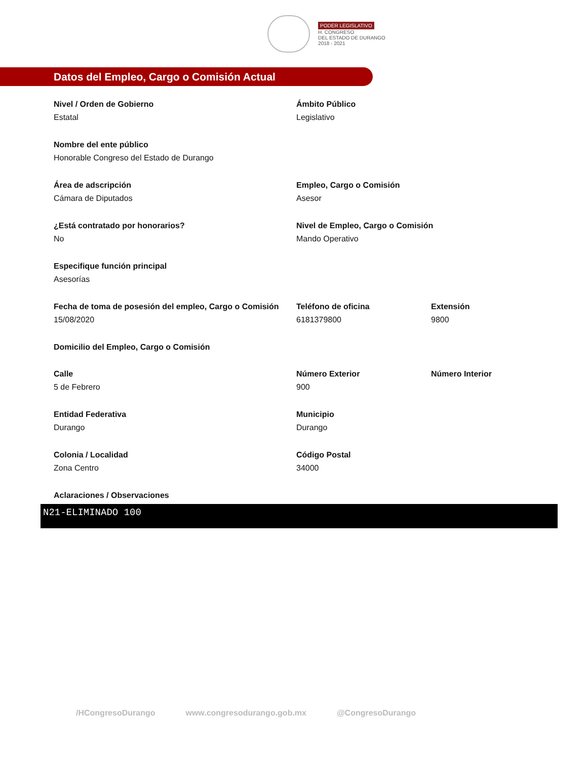PODER LEGISLATIVO
H. CONGRESO
DEL ESTADO DE DURANGO
2018 - 2021
Datos del Empleo, Cargo o Comisión Actual
Nivel / Orden de Gobierno
Estatal
Ámbito Público
Legislativo
Nombre del ente público
Honorable Congreso del Estado de Durango
Área de adscripción
Cámara de Diputados
Empleo, Cargo o Comisión
Asesor
¿Está contratado por honorarios?
No
Nivel de Empleo, Cargo o Comisión
Mando Operativo
Especifique función principal
Asesorías
Fecha de toma de posesión del empleo, Cargo o Comisión
15/08/2020
Teléfono de oficina
6181379800
Extensión
9800
Domicilio del Empleo, Cargo o Comisión
Calle
5 de Febrero
Número Exterior
900
Número Interior
Entidad Federativa
Durango
Municipio
Durango
Colonia / Localidad
Zona Centro
Código Postal
34000
Aclaraciones / Observaciones
N21-ELIMINADO 100
/HCongresoDurango www.congresodurango.gob.mx @CongresoDurango